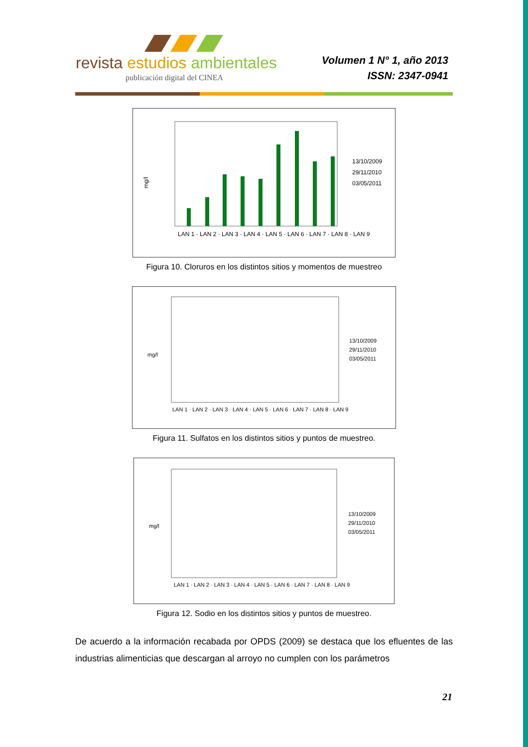revista estudios ambientales
publicación digital del CINEA
Volumen 1 N° 1, año 2013
ISSN: 2347-0941
mg/l
13/10/2009
29/11/2010
03/05/2011
LAN 1 · LAN 2 · LAN 3 · LAN 4 · LAN 5 · LAN 6 · LAN 7 · LAN 8 · LAN 9
Figura 10. Cloruros en los distintos sitios y momentos de muestreo
mg/l
13/10/2009
29/11/2010
03/05/2011
LAN 1 · LAN 2 · LAN 3 · LAN 4 · LAN 5 · LAN 6 · LAN 7 · LAN 8 · LAN 9
Figura 11. Sulfatos en los distintos sitios y puntos de muestreo.
mg/l
13/10/2009
29/11/2010
03/05/2011
LAN 1 · LAN 2 · LAN 3 · LAN 4 · LAN 5 · LAN 6 · LAN 7 · LAN 8 · LAN 9
Figura 12. Sodio en los distintos sitios y puntos de muestreo.
De acuerdo a la información recabada por OPDS (2009) se destaca que los efluentes de las industrias alimenticias que descargan al arroyo no cumplen con los parámetros
21